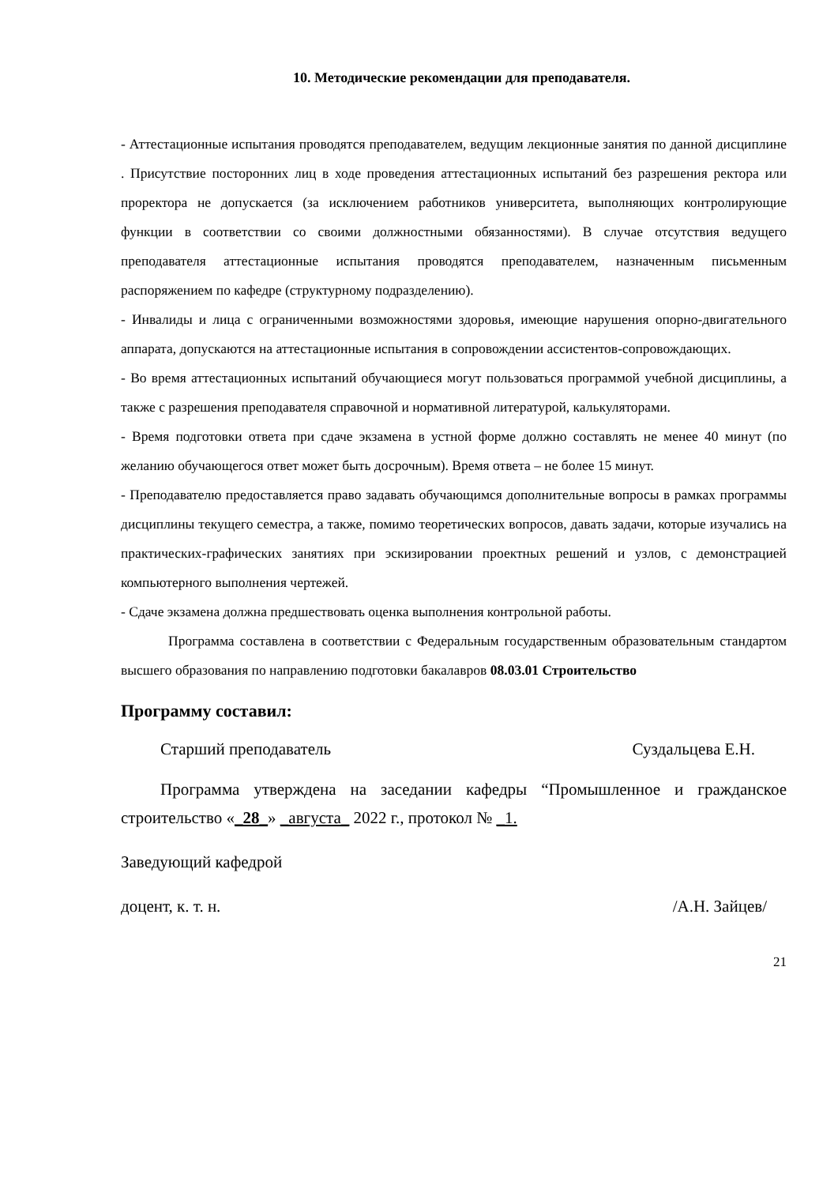10. Методические рекомендации для преподавателя.
- Аттестационные испытания проводятся преподавателем, ведущим лекционные занятия по данной дисциплине . Присутствие посторонних лиц в ходе проведения аттестационных испытаний без разрешения ректора или проректора не допускается (за исключением работников университета, выполняющих контролирующие функции в соответствии со своими должностными обязанностями). В случае отсутствия ведущего преподавателя аттестационные испытания проводятся преподавателем, назначенным письменным распоряжением по кафедре (структурному подразделению).
- Инвалиды и лица с ограниченными возможностями здоровья, имеющие нарушения опорно-двигательного аппарата, допускаются на аттестационные испытания в сопровождении ассистентов-сопровождающих.
- Во время аттестационных испытаний обучающиеся могут пользоваться программой учебной дисциплины, а также с разрешения преподавателя справочной и нормативной литературой, калькуляторами.
- Время подготовки ответа при сдаче экзамена в устной форме должно составлять не менее 40 минут (по желанию обучающегося ответ может быть досрочным). Время ответа – не более 15 минут.
- Преподавателю предоставляется право задавать обучающимся дополнительные вопросы в рамках программы дисциплины текущего семестра, а также, помимо теоретических вопросов, давать задачи, которые изучались на практических-графических занятиях при эскизировании проектных решений и узлов, с демонстрацией компьютерного выполнения чертежей.
- Сдаче экзамена должна предшествовать оценка выполнения контрольной работы.
Программа составлена в соответствии с Федеральным государственным образовательным стандартом высшего образования по направлению подготовки бакалавров 08.03.01 Строительство
Программу составил:
Старший преподаватель Суздальцева Е.Н.
Программа утверждена на заседании кафедры “Промышленное и гражданское строительство «_28_» _августа_ 2022 г., протокол № _1.
Заведующий кафедрой
доцент, к. т. н. /А.Н. Зайцев/
21